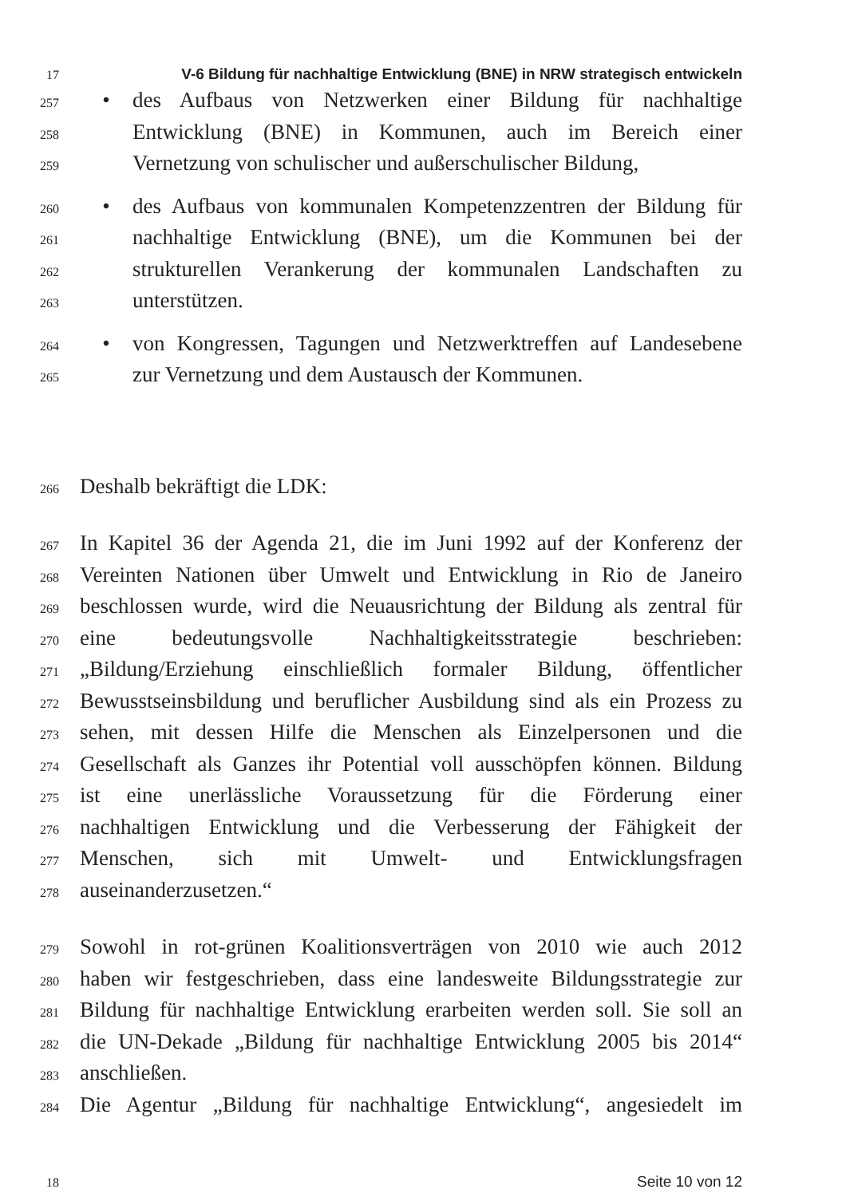17 V-6 Bildung für nachhaltige Entwicklung (BNE) in NRW strategisch entwickeln
257 • des Aufbaus von Netzwerken einer Bildung für nachhaltige
258 Entwicklung (BNE) in Kommunen, auch im Bereich einer
259 Vernetzung von schulischer und außerschulischer Bildung,
260 • des Aufbaus von kommunalen Kompetenzzentren der Bildung für
261 nachhaltige Entwicklung (BNE), um die Kommunen bei der
262 strukturellen Verankerung der kommunalen Landschaften zu
263 unterstützen.
264 • von Kongressen, Tagungen und Netzwerktreffen auf Landesebene
265 zur Vernetzung und dem Austausch der Kommunen.
266 Deshalb bekräftigt die LDK:
267 In Kapitel 36 der Agenda 21, die im Juni 1992 auf der Konferenz der
268 Vereinten Nationen über Umwelt und Entwicklung in Rio de Janeiro
269 beschlossen wurde, wird die Neuausrichtung der Bildung als zentral für
270 eine bedeutungsvolle Nachhaltigkeitsstrategie beschrieben:
271 „Bildung/Erziehung einschließlich formaler Bildung, öffentlicher
272 Bewusstseinsbildung und beruflicher Ausbildung sind als ein Prozess zu
273 sehen, mit dessen Hilfe die Menschen als Einzelpersonen und die
274 Gesellschaft als Ganzes ihr Potential voll ausschöpfen können. Bildung
275 ist eine unerlässliche Voraussetzung für die Förderung einer
276 nachhaltigen Entwicklung und die Verbesserung der Fähigkeit der
277 Menschen, sich mit Umwelt- und Entwicklungsfragen
278 auseinanderzusetzen.“
279 Sowohl in rot-grünen Koalitionsverträgen von 2010 wie auch 2012
280 haben wir festgeschrieben, dass eine landesweite Bildungsstrategie zur
281 Bildung für nachhaltige Entwicklung erarbeiten werden soll. Sie soll an
282 die UN-Dekade „Bildung für nachhaltige Entwicklung 2005 bis 2014“
283 anschließen.
284 Die Agentur „Bildung für nachhaltige Entwicklung“, angesiedelt im
18 Seite 10 von 12